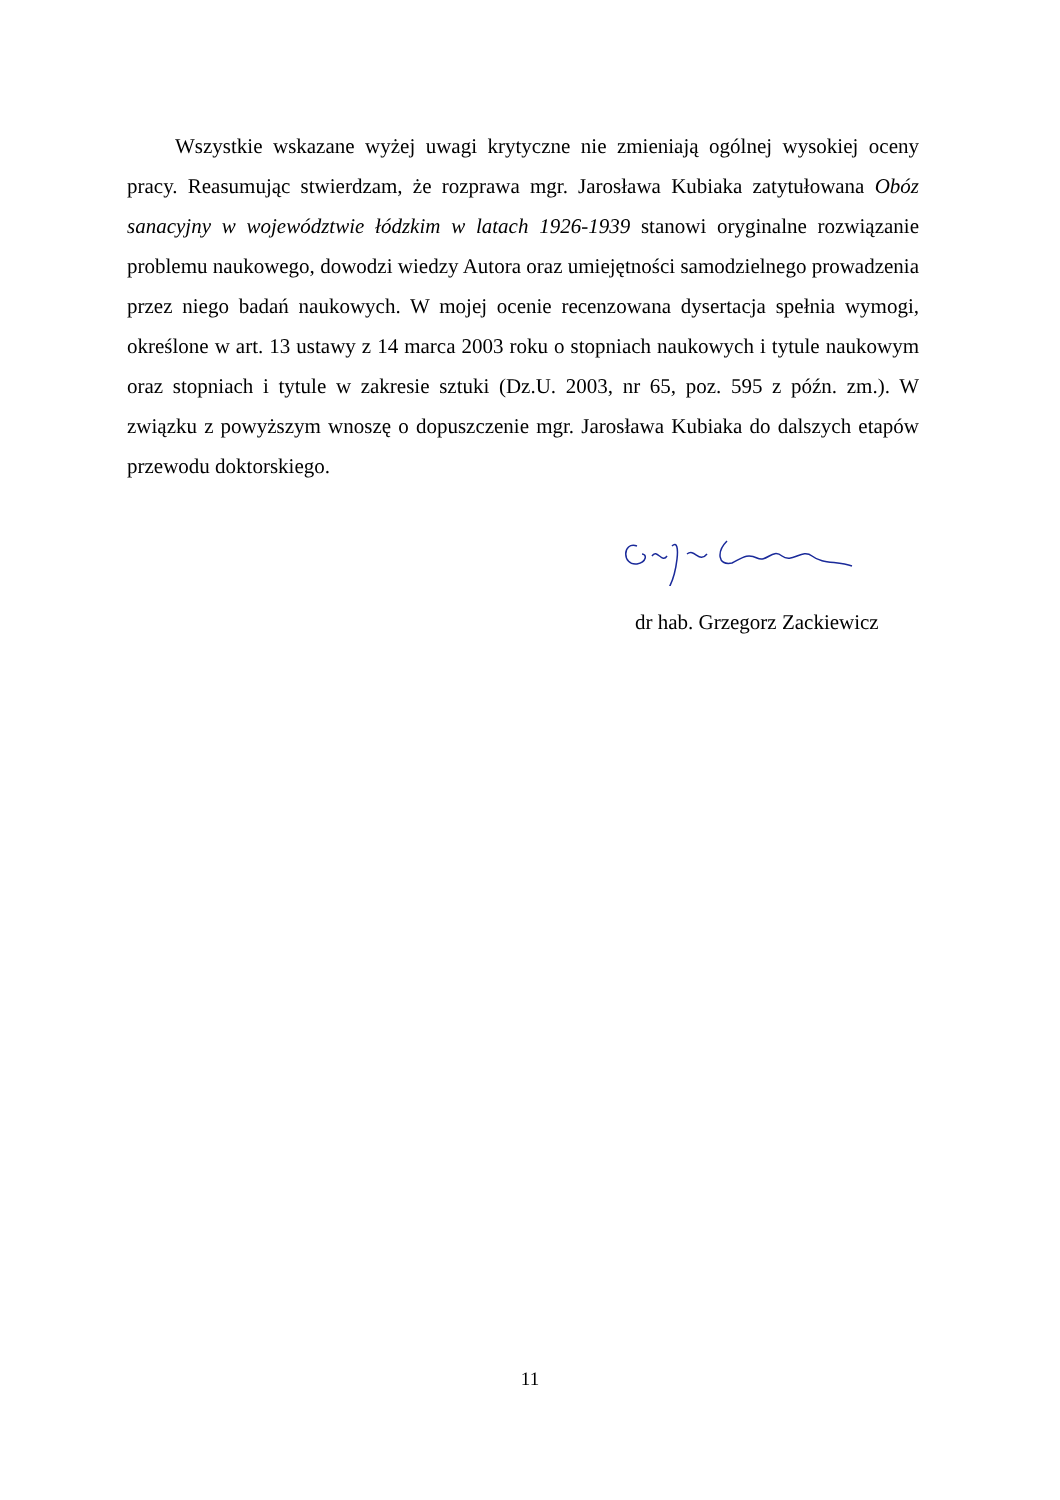Wszystkie wskazane wyżej uwagi krytyczne nie zmieniają ogólnej wysokiej oceny pracy. Reasumując stwierdzam, że rozprawa mgr. Jarosława Kubiaka zatytułowana Obóz sanacyjny w województwie łódzkim w latach 1926-1939 stanowi oryginalne rozwiązanie problemu naukowego, dowodzi wiedzy Autora oraz umiejętności samodzielnego prowadzenia przez niego badań naukowych. W mojej ocenie recenzowana dysertacja spełnia wymogi, określone w art. 13 ustawy z 14 marca 2003 roku o stopniach naukowych i tytule naukowym oraz stopniach i tytule w zakresie sztuki (Dz.U. 2003, nr 65, poz. 595 z późn. zm.). W związku z powyższym wnoszę o dopuszczenie mgr. Jarosława Kubiaka do dalszych etapów przewodu doktorskiego.
dr hab. Grzegorz Zackiewicz
11